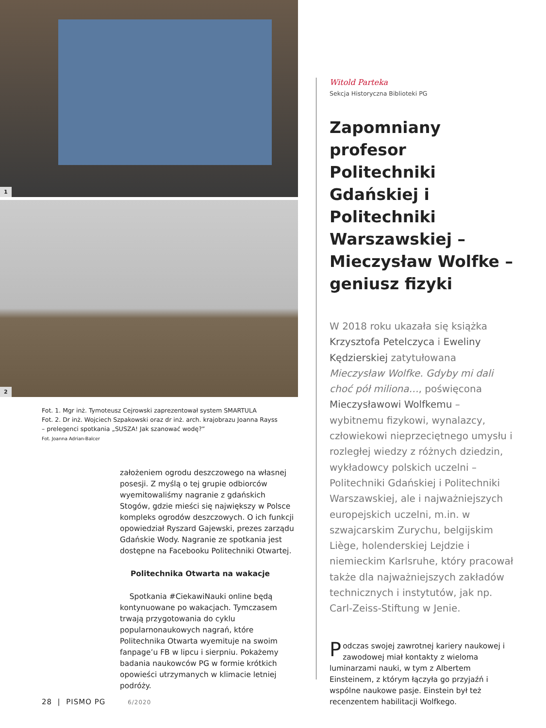1
2
Fot. 1. Mgr inż. Tymoteusz Cejrowski zaprezentował system SMARTULA
Fot. 2. Dr inż. Wojciech Szpakowski oraz dr inż. arch. krajobrazu Joanna Rayss
– prelegenci spotkania „SUSZA! Jak szanować wodę?”
Fot. Joanna Adrian-Balcer
założeniem ogrodu deszczowego na własnej posesji. Z myślą o tej grupie odbiorców wyemitowaliśmy nagranie z gdańskich Stogów, gdzie mieści się największy w Polsce kompleks ogrodów deszczowych. O ich funkcji opowiedział Ryszard Gajewski, prezes zarządu Gdańskie Wody. Nagranie ze spotkania jest dostępne na Facebooku Politechniki Otwartej.
Politechnika Otwarta na wakacje
Spotkania #CiekawiNauki online będą kontynuowane po wakacjach. Tymczasem trwają przygotowania do cyklu popularnonaukowych nagrań, które Politechnika Otwarta wyemituje na swoim fanpage’u FB w lipcu i sierpniu. Pokażemy badania naukowców PG w formie krótkich opowieści utrzymanych w klimacie letniej podróży.
Witold Parteka
Sekcja Historyczna Biblioteki PG
Zapomniany profesor Politechniki Gdańskiej i Politechniki Warszawskiej – Mieczysław Wolfke – geniusz fizyki
W 2018 roku ukazała się książka Krzysztofa Petelczyca i Eweliny Kędzierskiej zatytułowana Mieczysław Wolfke. Gdyby mi dali choć pół miliona…, poświęcona Mieczysławowi Wolfkemu – wybitnemu fizykowi, wynalazcy, człowiekowi nieprzeciętnego umysłu i rozległej wiedzy z różnych dziedzin, wykładowcy polskich uczelni – Politechniki Gdańskiej i Politechniki Warszawskiej, ale i najważniejszych europejskich uczelni, m.in. w szwajcarskim Zurychu, belgijskim Liège, holenderskiej Lejdzie i niemieckim Karlsruhe, który pracował także dla najważniejszych zakładów technicznych i instytutów, jak np. Carl-Zeiss-Stiftung w Jenie.
Podczas swojej zawrotnej kariery naukowej i zawodowej miał kontakty z wieloma luminarzami nauki, w tym z Albertem Einsteinem, z którym łączyła go przyjaźń i wspólne naukowe pasje. Einstein był też recenzentem habilitacji Wolfkego.
28 | PISMO PG 6/2020